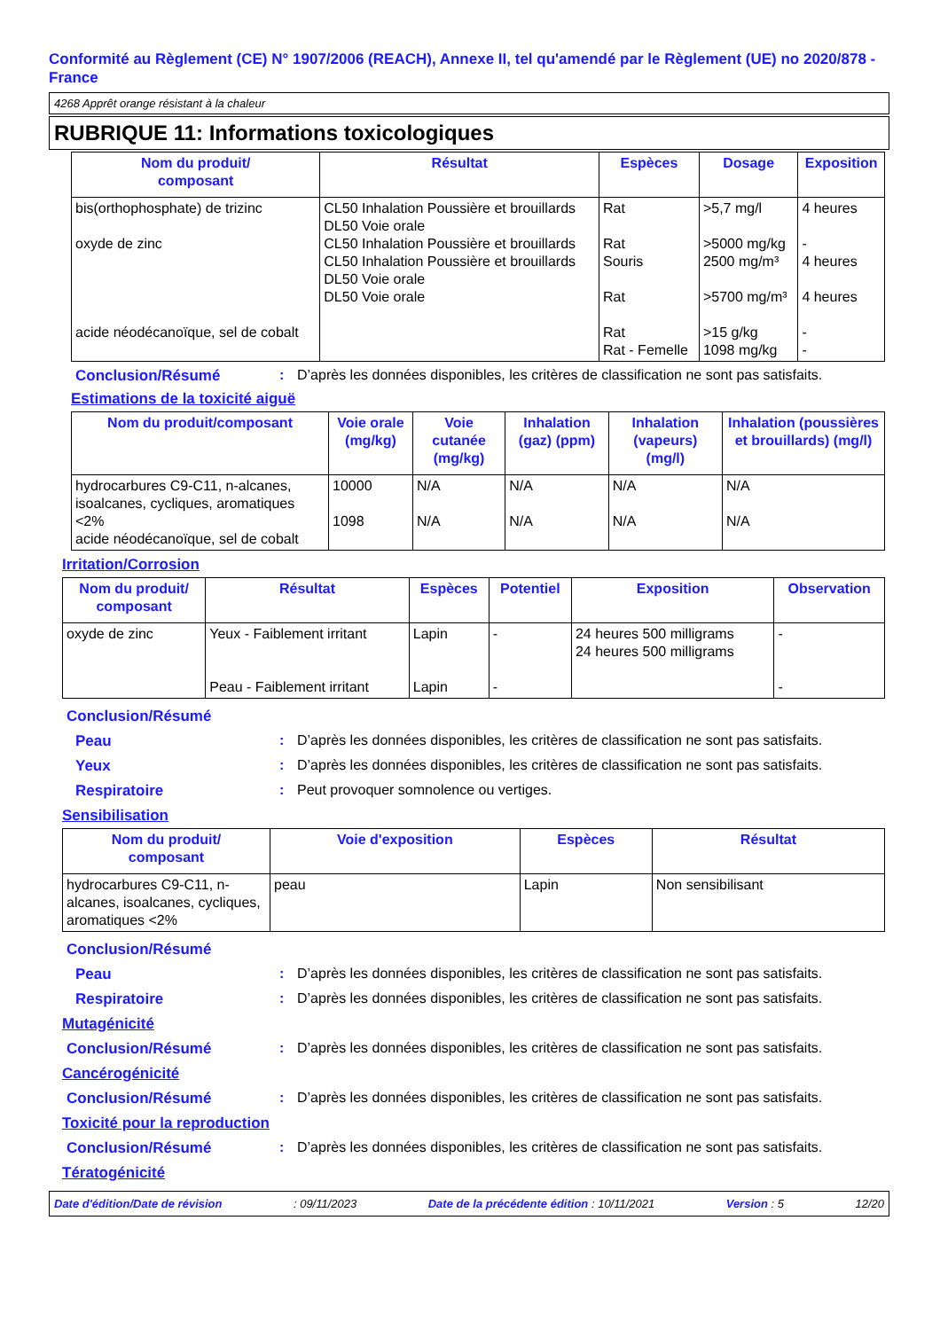Conformité au Règlement (CE) N° 1907/2006 (REACH), Annexe II, tel qu'amendé par le Règlement (UE) no 2020/878 - France
4268 Apprêt orange résistant à la chaleur
RUBRIQUE 11: Informations toxicologiques
| Nom du produit/ composant | Résultat | Espèces | Dosage | Exposition |
| --- | --- | --- | --- | --- |
| bis(orthophosphate) de trizinc oxyde de zinc acide néodécanoïque, sel de cobalt | CL50 Inhalation Poussière et brouillards DL50 Voie orale CL50 Inhalation Poussière et brouillards CL50 Inhalation Poussière et brouillards DL50 Voie orale DL50 Voie orale | Rat Rat Souris Rat Rat Rat - Femelle | >5,7 mg/l >5000 mg/kg 2500 mg/m³ >5700 mg/m³ >15 g/kg 1098 mg/kg | 4 heures - 4 heures 4 heures - - |
Conclusion/Résumé : D’après les données disponibles, les critères de classification ne sont pas satisfaits.
Estimations de la toxicité aiguë
| Nom du produit/composant | Voie orale (mg/kg) | Voie cutanée (mg/kg) | Inhalation (gaz) (ppm) | Inhalation (vapeurs) (mg/l) | Inhalation (poussières et brouillards) (mg/l) |
| --- | --- | --- | --- | --- | --- |
| hydrocarbures C9-C11, n-alcanes, isoalcanes, cycliques, aromatiques <2% acide néodécanoïque, sel de cobalt | 10000 1098 | N/A N/A | N/A N/A | N/A N/A | N/A N/A |
Irritation/Corrosion
| Nom du produit/ composant | Résultat | Espèces | Potentiel | Exposition | Observation |
| --- | --- | --- | --- | --- | --- |
| oxyde de zinc | Yeux - Faiblement irritant Peau - Faiblement irritant | Lapin Lapin | - - | 24 heures 500 milligrams 24 heures 500 milligrams | - - |
Conclusion/Résumé
Peau : D’après les données disponibles, les critères de classification ne sont pas satisfaits.
Yeux : D’après les données disponibles, les critères de classification ne sont pas satisfaits.
Respiratoire : Peut provoquer somnolence ou vertiges.
Sensibilisation
| Nom du produit/ composant | Voie d'exposition | Espèces | Résultat |
| --- | --- | --- | --- |
| hydrocarbures C9-C11, n-alcanes, isoalcanes, cycliques, aromatiques <2% | peau | Lapin | Non sensibilisant |
Conclusion/Résumé
Peau : D’après les données disponibles, les critères de classification ne sont pas satisfaits.
Respiratoire : D’après les données disponibles, les critères de classification ne sont pas satisfaits.
Mutagénicité
Conclusion/Résumé : D’après les données disponibles, les critères de classification ne sont pas satisfaits.
Cancérogénicité
Conclusion/Résumé : D’après les données disponibles, les critères de classification ne sont pas satisfaits.
Toxicité pour la reproduction
Conclusion/Résumé : D’après les données disponibles, les critères de classification ne sont pas satisfaits.
Tératogénicité
Date d'édition/Date de révision: 09/11/2023 Date de la précédente édition : 10/11/2021 Version : 5 12/20